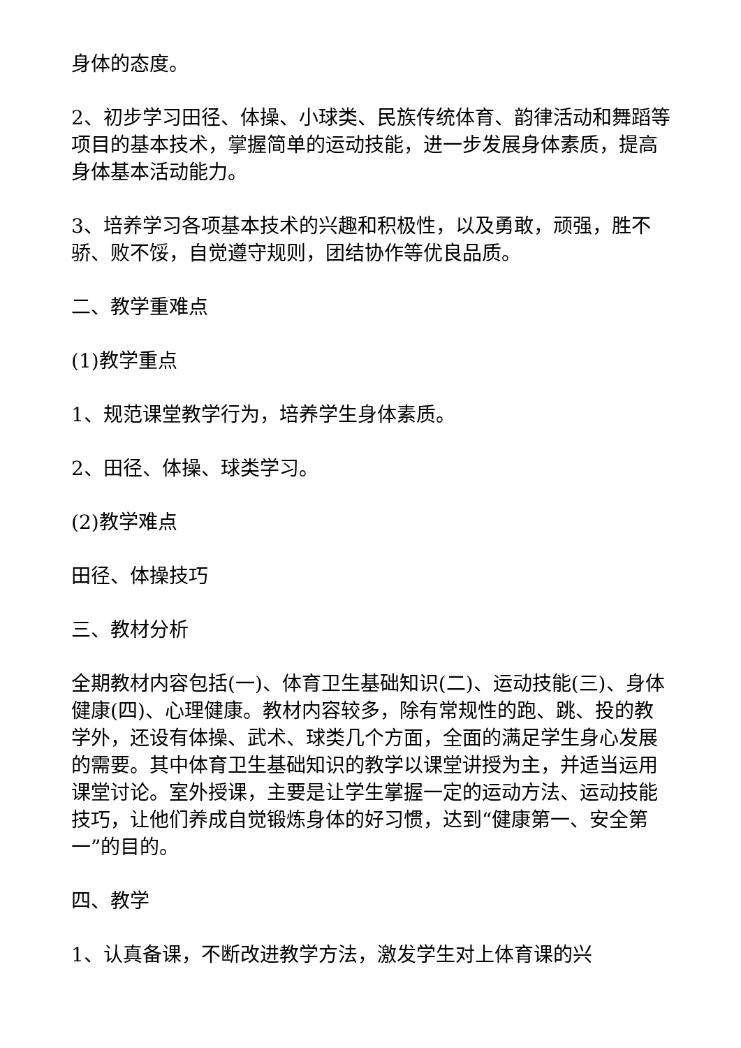身体的态度。
2、初步学习田径、体操、小球类、民族传统体育、韵律活动和舞蹈等项目的基本技术，掌握简单的运动技能，进一步发展身体素质，提高身体基本活动能力。
3、培养学习各项基本技术的兴趣和积极性，以及勇敢，顽强，胜不骄、败不馁，自觉遵守规则，团结协作等优良品质。
二、教学重难点
(1)教学重点
1、规范课堂教学行为，培养学生身体素质。
2、田径、体操、球类学习。
(2)教学难点
田径、体操技巧
三、教材分析
全期教材内容包括(一)、体育卫生基础知识(二)、运动技能(三)、身体健康(四)、心理健康。教材内容较多，除有常规性的跑、跳、投的教学外，还设有体操、武术、球类几个方面，全面的满足学生身心发展的需要。其中体育卫生基础知识的教学以课堂讲授为主，并适当运用课堂讨论。室外授课，主要是让学生掌握一定的运动方法、运动技能技巧，让他们养成自觉锻炼身体的好习惯，达到“健康第一、安全第一”的目的。
四、教学
1、认真备课，不断改进教学方法，激发学生对上体育课的兴